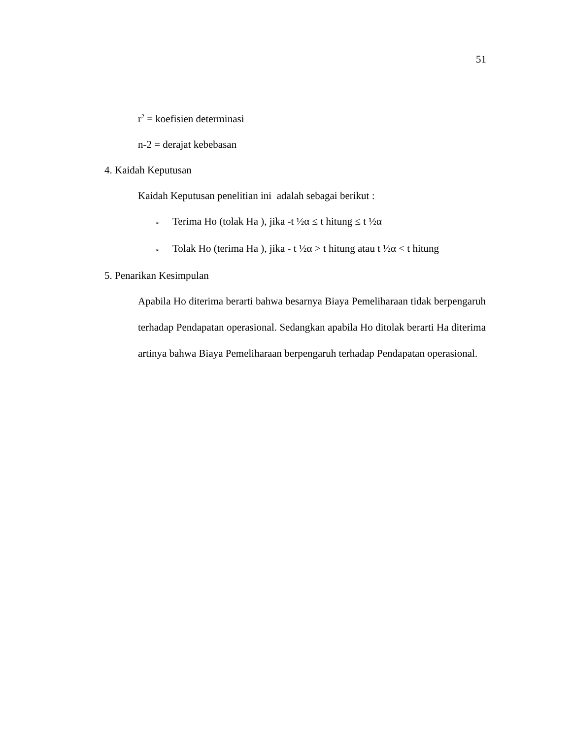51
r<sup>2</sup> = koefisien determinasi
n-2 = derajat kebebasan
4. Kaidah Keputusan
Kaidah Keputusan penelitian ini adalah sebagai berikut :
➢ Terima Ho (tolak Ha ), jika -t ½α ≤ t hitung ≤ t ½α
➢ Tolak Ho (terima Ha ), jika - t ½α > t hitung atau t ½α < t hitung
5. Penarikan Kesimpulan
Apabila Ho diterima berarti bahwa besarnya Biaya Pemeliharaan tidak berpengaruh terhadap Pendapatan operasional. Sedangkan apabila Ho ditolak berarti Ha diterima artinya bahwa Biaya Pemeliharaan berpengaruh terhadap Pendapatan operasional.